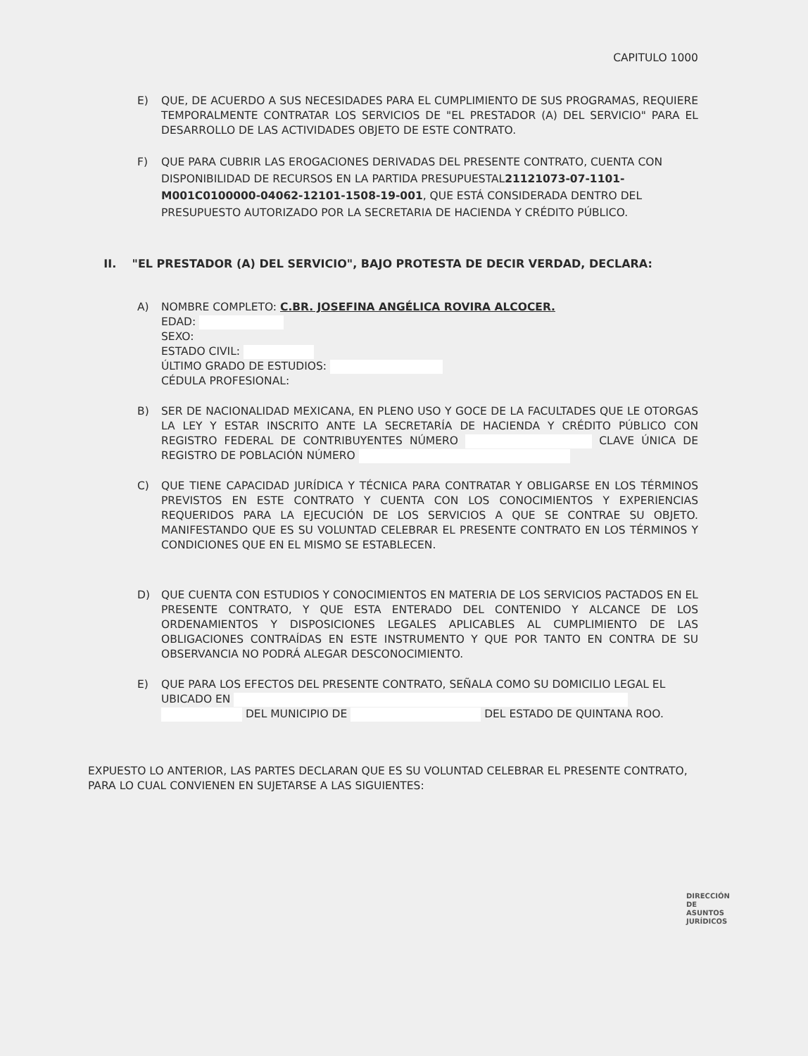CAPITULO 1000
E) QUE, DE ACUERDO A SUS NECESIDADES PARA EL CUMPLIMIENTO DE SUS PROGRAMAS, REQUIERE TEMPORALMENTE CONTRATAR LOS SERVICIOS DE "EL PRESTADOR (A) DEL SERVICIO" PARA EL DESARROLLO DE LAS ACTIVIDADES OBJETO DE ESTE CONTRATO.
F) QUE PARA CUBRIR LAS EROGACIONES DERIVADAS DEL PRESENTE CONTRATO, CUENTA CON DISPONIBILIDAD DE RECURSOS EN LA PARTIDA PRESUPUESTAL21121073-07-1101-M001C0100000-04062-12101-1508-19-001, QUE ESTÁ CONSIDERADA DENTRO DEL PRESUPUESTO AUTORIZADO POR LA SECRETARIA DE HACIENDA Y CRÉDITO PÚBLICO.
II. "EL PRESTADOR (A) DEL SERVICIO", BAJO PROTESTA DE DECIR VERDAD, DECLARA:
A) NOMBRE COMPLETO: C.BR. JOSEFINA ANGÉLICA ROVIRA ALCOCER.
EDAD:
SEXO:
ESTADO CIVIL:
ÚLTIMO GRADO DE ESTUDIOS:
CÉDULA PROFESIONAL:
B) SER DE NACIONALIDAD MEXICANA, EN PLENO USO Y GOCE DE LA FACULTADES QUE LE OTORGAS LA LEY Y ESTAR INSCRITO ANTE LA SECRETARÍA DE HACIENDA Y CRÉDITO PÚBLICO CON REGISTRO FEDERAL DE CONTRIBUYENTES NÚMERO CLAVE ÚNICA DE REGISTRO DE POBLACIÓN NÚMERO
C) QUE TIENE CAPACIDAD JURÍDICA Y TÉCNICA PARA CONTRATAR Y OBLIGARSE EN LOS TÉRMINOS PREVISTOS EN ESTE CONTRATO Y CUENTA CON LOS CONOCIMIENTOS Y EXPERIENCIAS REQUERIDOS PARA LA EJECUCIÓN DE LOS SERVICIOS A QUE SE CONTRAE SU OBJETO. MANIFESTANDO QUE ES SU VOLUNTAD CELEBRAR EL PRESENTE CONTRATO EN LOS TÉRMINOS Y CONDICIONES QUE EN EL MISMO SE ESTABLECEN.
D) QUE CUENTA CON ESTUDIOS Y CONOCIMIENTOS EN MATERIA DE LOS SERVICIOS PACTADOS EN EL PRESENTE CONTRATO, Y QUE ESTA ENTERADO DEL CONTENIDO Y ALCANCE DE LOS ORDENAMIENTOS Y DISPOSICIONES LEGALES APLICABLES AL CUMPLIMIENTO DE LAS OBLIGACIONES CONTRAÍDAS EN ESTE INSTRUMENTO Y QUE POR TANTO EN CONTRA DE SU OBSERVANCIA NO PODRÁ ALEGAR DESCONOCIMIENTO.
E) QUE PARA LOS EFECTOS DEL PRESENTE CONTRATO, SEÑALA COMO SU DOMICILIO LEGAL EL UBICADO EN
DEL MUNICIPIO DE DEL ESTADO DE QUINTANA ROO.
EXPUESTO LO ANTERIOR, LAS PARTES DECLARAN QUE ES SU VOLUNTAD CELEBRAR EL PRESENTE CONTRATO, PARA LO CUAL CONVIENEN EN SUJETARSE A LAS SIGUIENTES:
DIRECCIÓN DE
ASUNTOS JURÍDICOS